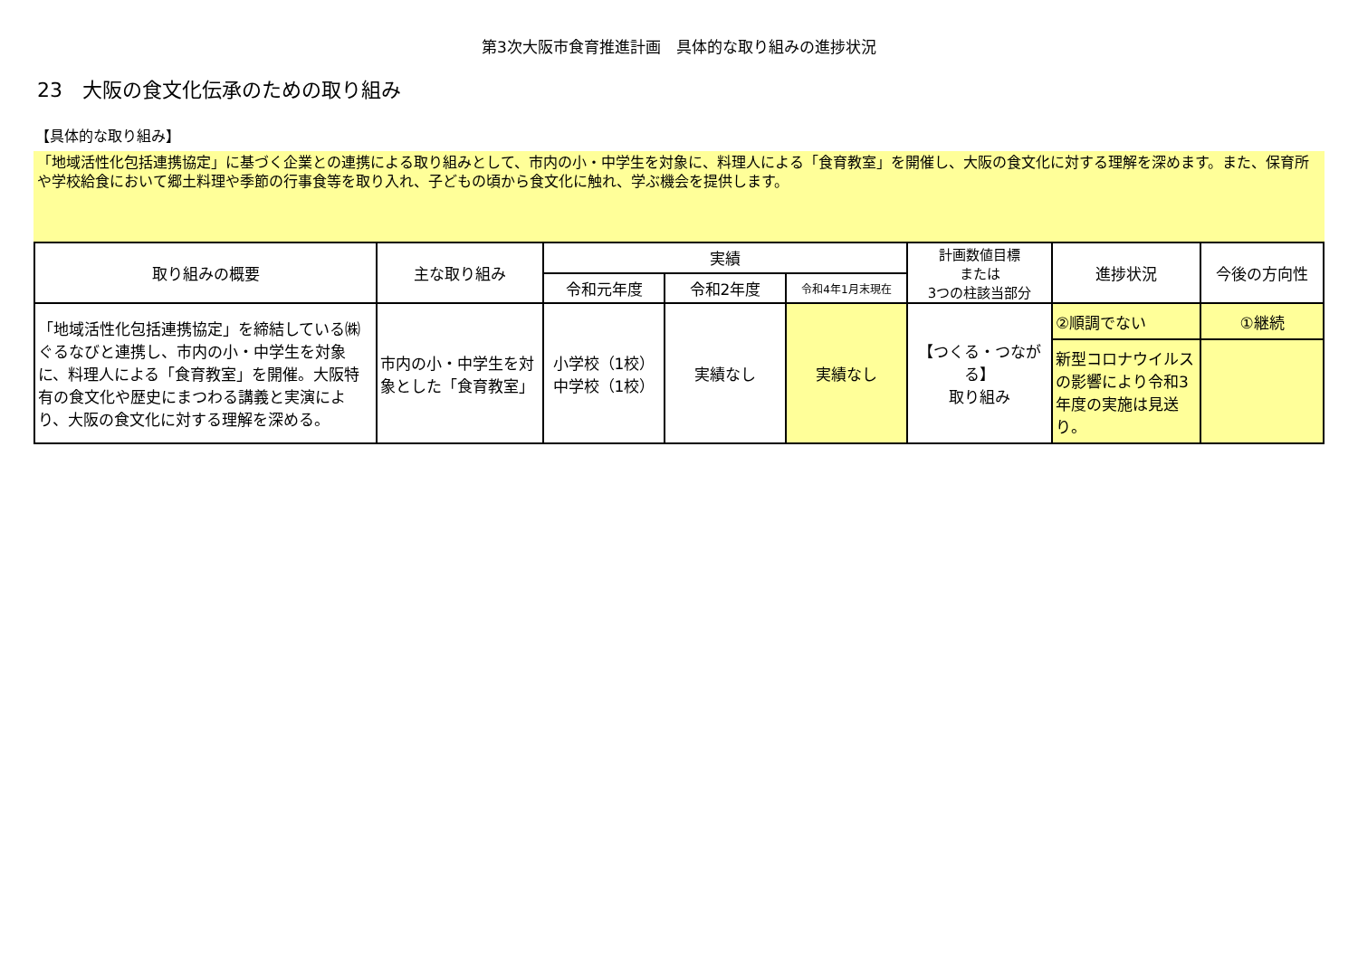第3次大阪市食育推進計画　具体的な取り組みの進捗状況
23　大阪の食文化伝承のための取り組み
【具体的な取り組み】
「地域活性化包括連携協定」に基づく企業との連携による取り組みとして、市内の小・中学生を対象に、料理人による「食育教室」を開催し、大阪の食文化に対する理解を深めます。また、保育所や学校給食において郷土料理や季節の行事食等を取り入れ、子どもの頃から食文化に触れ、学ぶ機会を提供します。
| 取り組みの概要 | 主な取り組み | 実績 | | | 計画数値目標 または 3つの柱該当部分 | 進捗状況 | 今後の方向性 |
| --- | --- | --- | --- | --- | --- | --- | --- |
| | | 令和元年度 | 令和2年度 | 令和4年1月末現在 | | | |
| 「地域活性化包括連携協定」を締結している㈱ぐるなびと連携し、市内の小・中学生を対象に、料理人による「食育教室」を開催。大阪特有の食文化や歴史にまつわる講義と実演により、大阪の食文化に対する理解を深める。 | 市内の小・中学生を対象とした「食育教室」 | 小学校（1校） 中学校（1校） | 実績なし | 実績なし | 【つくる・つながる】 取り組み | ②順調でない | ①継続 |
| | | | | | | 新型コロナウイルスの影響により令和3年度の実施は見送り。 | |